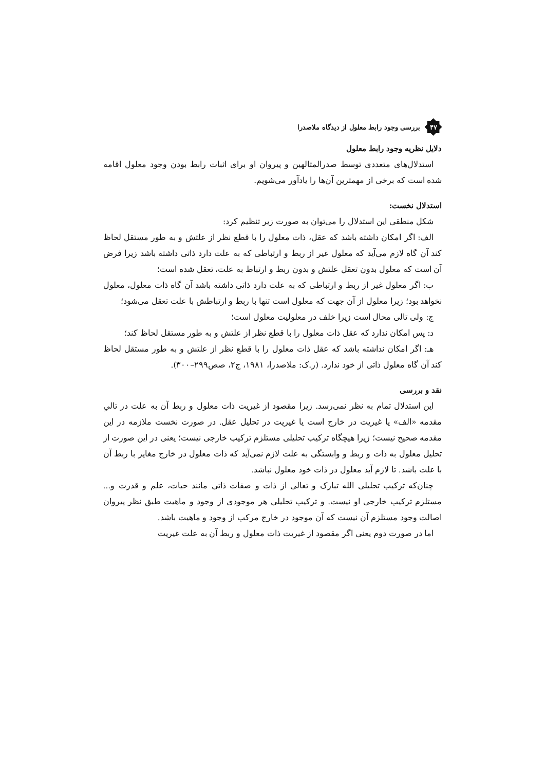۴۷ بررسی وجود رابط معلول از دیدگاه ملاصدرا
دلایل نظریه وجود رابط معلول
استدلال‌های متعددی توسط صدرالمتالهین و پیروان او برای اثبات رابط بودن وجود معلول اقامه شده است که برخی از مهمترین آن‌ها را یادآور می‌شویم.
استدلال نخست:
شکل منطقی این استدلال را می‌توان به صورت زیر تنظیم کرد:
الف: اگر امکان داشته باشد که عقل، ذات معلول را با قطع نظر از علتش و به طور مستقل لحاظ کند آن گاه لازم می‌آید که معلول غیر از ربط و ارتباطی که به علت دارد ذاتی داشته باشد زیرا فرض آن است که معلول بدون تعقل علتش و بدون ربط و ارتباط به علت، تعقل شده است؛
ب: اگر معلول غیر از ربط و ارتباطی که به علت دارد ذاتی داشته باشد آن گاه ذات معلول، معلول نخواهد بود؛ زیرا معلول از آن جهت که معلول است تنها با ربط و ارتباطش با علت تعقل می‌شود؛
ج: ولی تالی محال است زیرا خلف در معلولیت معلول است؛
د: پس امکان ندارد که عقل ذات معلول را با قطع نظر از علتش و به طور مستقل لحاظ کند؛
هـ: اگر امکان نداشته باشد که عقل ذات معلول را با قطع نظر از علتش و به طور مستقل لحاظ کند آن گاه معلول ذاتی از خود ندارد. (ر.ک: ملاصدرا، ۱۹۸۱، ج۲، صص۲۹۹–۳۰۰).
نقد و بررسی
این استدلال تمام به نظر نمی‌رسد. زیرا مقصود از غیریت ذات معلول و ربط آن به علت در تالیِ مقدمه «الف» یا غیریت در خارج است یا غیریت در تحلیل عقل. در صورت نخست ملازمه در این مقدمه صحیح نیست؛ زیرا هیچگاه ترکیب تحلیلی مستلزم ترکیب خارجی نیست؛ یعنی در این صورت از تحلیل معلول به ذات و ربط و وابستگی به علت لازم نمی‌آید که ذات معلول در خارج مغایر با ربط آن با علت باشد. تا لازم آید معلول در ذات خود معلول نباشد.
چنان‌که ترکیب تحلیلی الله تبارک و تعالی از ذات و صفات ذاتی مانند حیات، علم و قدرت و... مستلزم ترکیب خارجی او نیست. و ترکیب تحلیلی هر موجودی از وجود و ماهیت طبق نظر پیروان اصالت وجود مستلزم آن نیست که آن موجود در خارج مرکب از وجود و ماهیت باشد.
اما در صورت دوم یعنی اگر مقصود از غیریت ذات معلول و ربط آن به علت غیریت